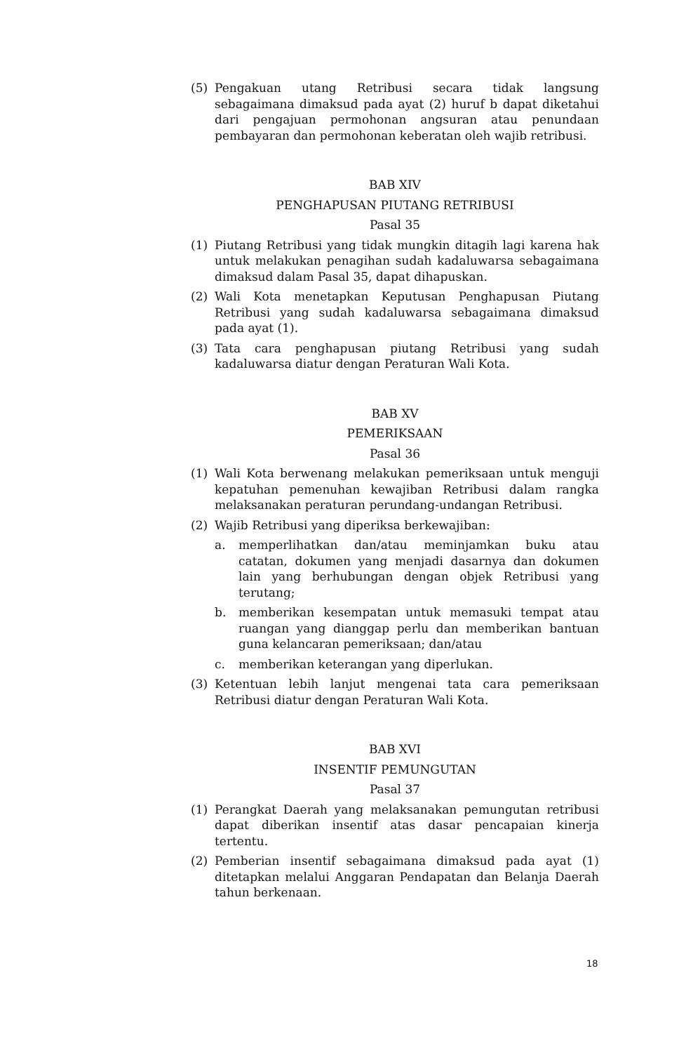(5) Pengakuan utang Retribusi secara tidak langsung sebagaimana dimaksud pada ayat (2) huruf b dapat diketahui dari pengajuan permohonan angsuran atau penundaan pembayaran dan permohonan keberatan oleh wajib retribusi.
BAB XIV
PENGHAPUSAN PIUTANG RETRIBUSI
Pasal 35
(1) Piutang Retribusi yang tidak mungkin ditagih lagi karena hak untuk melakukan penagihan sudah kadaluwarsa sebagaimana dimaksud dalam Pasal 35, dapat dihapuskan.
(2) Wali Kota menetapkan Keputusan Penghapusan Piutang Retribusi yang sudah kadaluwarsa sebagaimana dimaksud pada ayat (1).
(3) Tata cara penghapusan piutang Retribusi yang sudah kadaluwarsa diatur dengan Peraturan Wali Kota.
BAB XV
PEMERIKSAAN
Pasal 36
(1) Wali Kota berwenang melakukan pemeriksaan untuk menguji kepatuhan pemenuhan kewajiban Retribusi dalam rangka melaksanakan peraturan perundang-undangan Retribusi.
(2) Wajib Retribusi yang diperiksa berkewajiban:
a. memperlihatkan dan/atau meminjamkan buku atau catatan, dokumen yang menjadi dasarnya dan dokumen lain yang berhubungan dengan objek Retribusi yang terutang;
b. memberikan kesempatan untuk memasuki tempat atau ruangan yang dianggap perlu dan memberikan bantuan guna kelancaran pemeriksaan; dan/atau
c. memberikan keterangan yang diperlukan.
(3) Ketentuan lebih lanjut mengenai tata cara pemeriksaan Retribusi diatur dengan Peraturan Wali Kota.
BAB XVI
INSENTIF PEMUNGUTAN
Pasal 37
(1) Perangkat Daerah yang melaksanakan pemungutan retribusi dapat diberikan insentif atas dasar pencapaian kinerja tertentu.
(2) Pemberian insentif sebagaimana dimaksud pada ayat (1) ditetapkan melalui Anggaran Pendapatan dan Belanja Daerah tahun berkenaan.
18